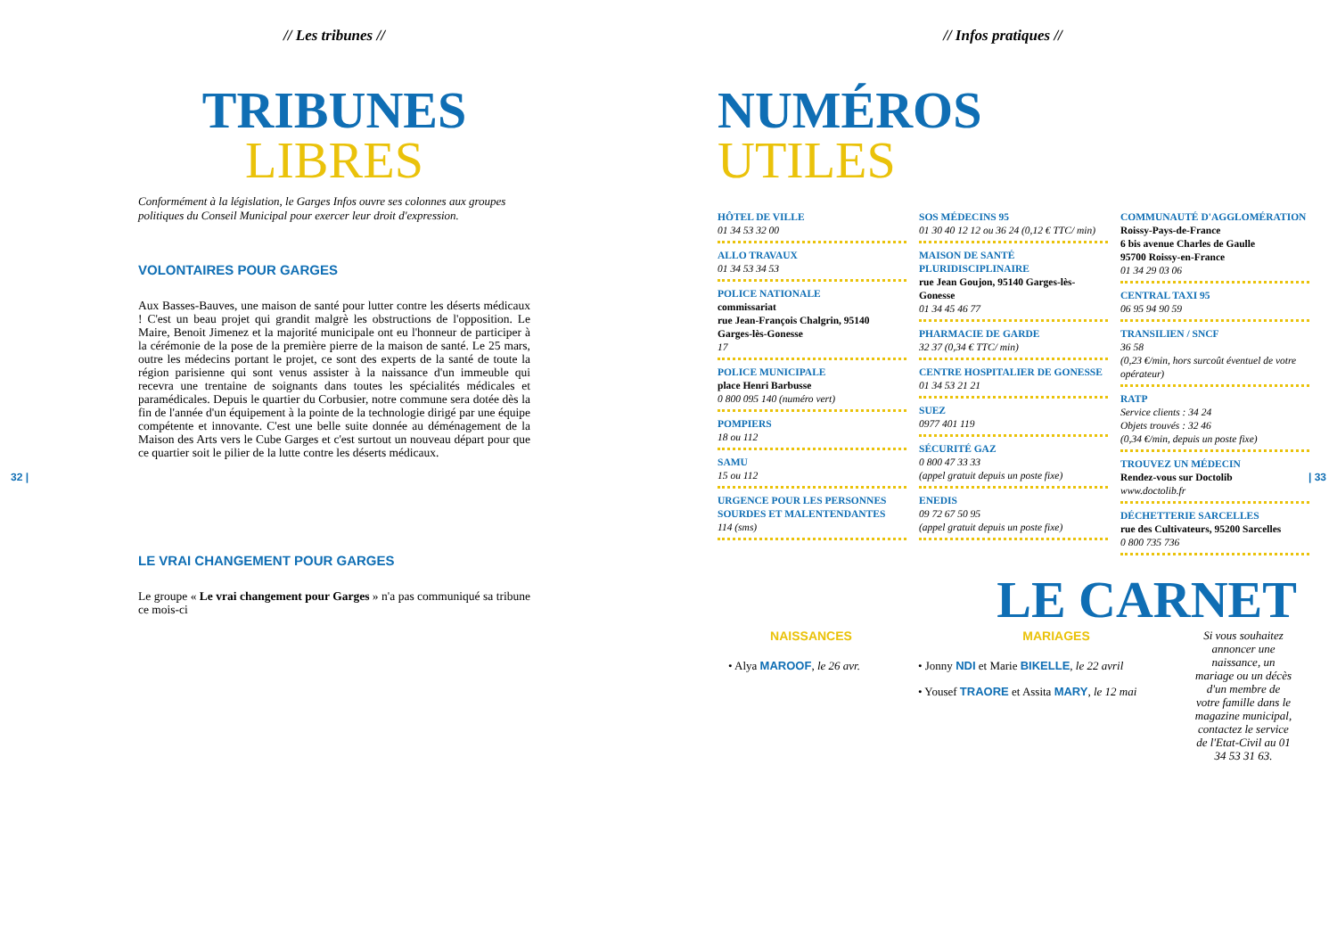// Les tribunes //
TRIBUNES
LIBRES
Conformément à la législation, le Garges Infos ouvre ses colonnes aux groupes politiques du Conseil Municipal pour exercer leur droit d'expression.
VOLONTAIRES POUR GARGES
Aux Basses-Bauves, une maison de santé pour lutter contre les déserts médicaux ! C'est un beau projet qui grandit malgrè les obstructions de l'opposition. Le Maire, Benoit Jimenez et la majorité municipale ont eu l'honneur de participer à la cérémonie de la pose de la première pierre de la maison de santé. Le 25 mars, outre les médecins portant le projet, ce sont des experts de la santé de toute la région parisienne qui sont venus assister à la naissance d'un immeuble qui recevra une trentaine de soignants dans toutes les spécialités médicales et paramédicales. Depuis le quartier du Corbusier, notre commune sera dotée dès la fin de l'année d'un équipement à la pointe de la technologie dirigé par une équipe compétente et innovante. C'est une belle suite donnée au déménagement de la Maison des Arts vers le Cube Garges et c'est surtout un nouveau départ pour que ce quartier soit le pilier de la lutte contre les déserts médicaux.
32 |
LE VRAI CHANGEMENT POUR GARGES
Le groupe « Le vrai changement pour Garges » n'a pas communiqué sa tribune ce mois-ci
// Infos pratiques //
NUMÉROS
UTILES
| 33
HÔTEL DE VILLE
01 34 53 32 00
ALLO TRAVAUX
01 34 53 34 53
POLICE NATIONALE
commissariat
rue Jean-François Chalgrin, 95140 Garges-lès-Gonesse
17
POLICE MUNICIPALE
place Henri Barbusse
0 800 095 140 (numéro vert)
POMPIERS
18 ou 112
SAMU
15 ou 112
URGENCE POUR LES PERSONNES SOURDES ET MALENTENDANTES
114 (sms)
SOS MÉDECINS 95
01 30 40 12 12 ou 36 24 (0,12 € TTC/ min)
MAISON DE SANTÉ PLURIDISCIPLINAIRE
rue Jean Goujon, 95140 Garges-lès-Gonesse
01 34 45 46 77
PHARMACIE DE GARDE
32 37 (0,34 € TTC/ min)
CENTRE HOSPITALIER DE GONESSE
01 34 53 21 21
SUEZ
0977 401 119
SÉCURITÉ GAZ
0 800 47 33 33
(appel gratuit depuis un poste fixe)
ENEDIS
09 72 67 50 95
(appel gratuit depuis un poste fixe)
COMMUNAUTÉ D'AGGLOMÉRATION
Roissy-Pays-de-France
6 bis avenue Charles de Gaulle
95700 Roissy-en-France
01 34 29 03 06
CENTRAL TAXI 95
06 95 94 90 59
TRANSILIEN / SNCF
36 58
(0,23 €/min, hors surcoût éventuel de votre opérateur)
RATP
Service clients : 34 24
Objets trouvés : 32 46
(0,34 €/min, depuis un poste fixe)
TROUVEZ UN MÉDECIN
Rendez-vous sur Doctolib
www.doctolib.fr
DÉCHETTERIE SARCELLES
rue des Cultivateurs, 95200 Sarcelles
0 800 735 736
LE CARNET
NAISSANCES
• Alya MAROOF, le 26 avr.
MARIAGES
• Jonny NDI et Marie BIKELLE, le 22 avril
• Yousef TRAORE et Assita MARY, le 12 mai
Si vous souhaitez annoncer une naissance, un mariage ou un décès d'un membre de votre famille dans le magazine municipal, contactez le service de l'Etat-Civil au 01 34 53 31 63.